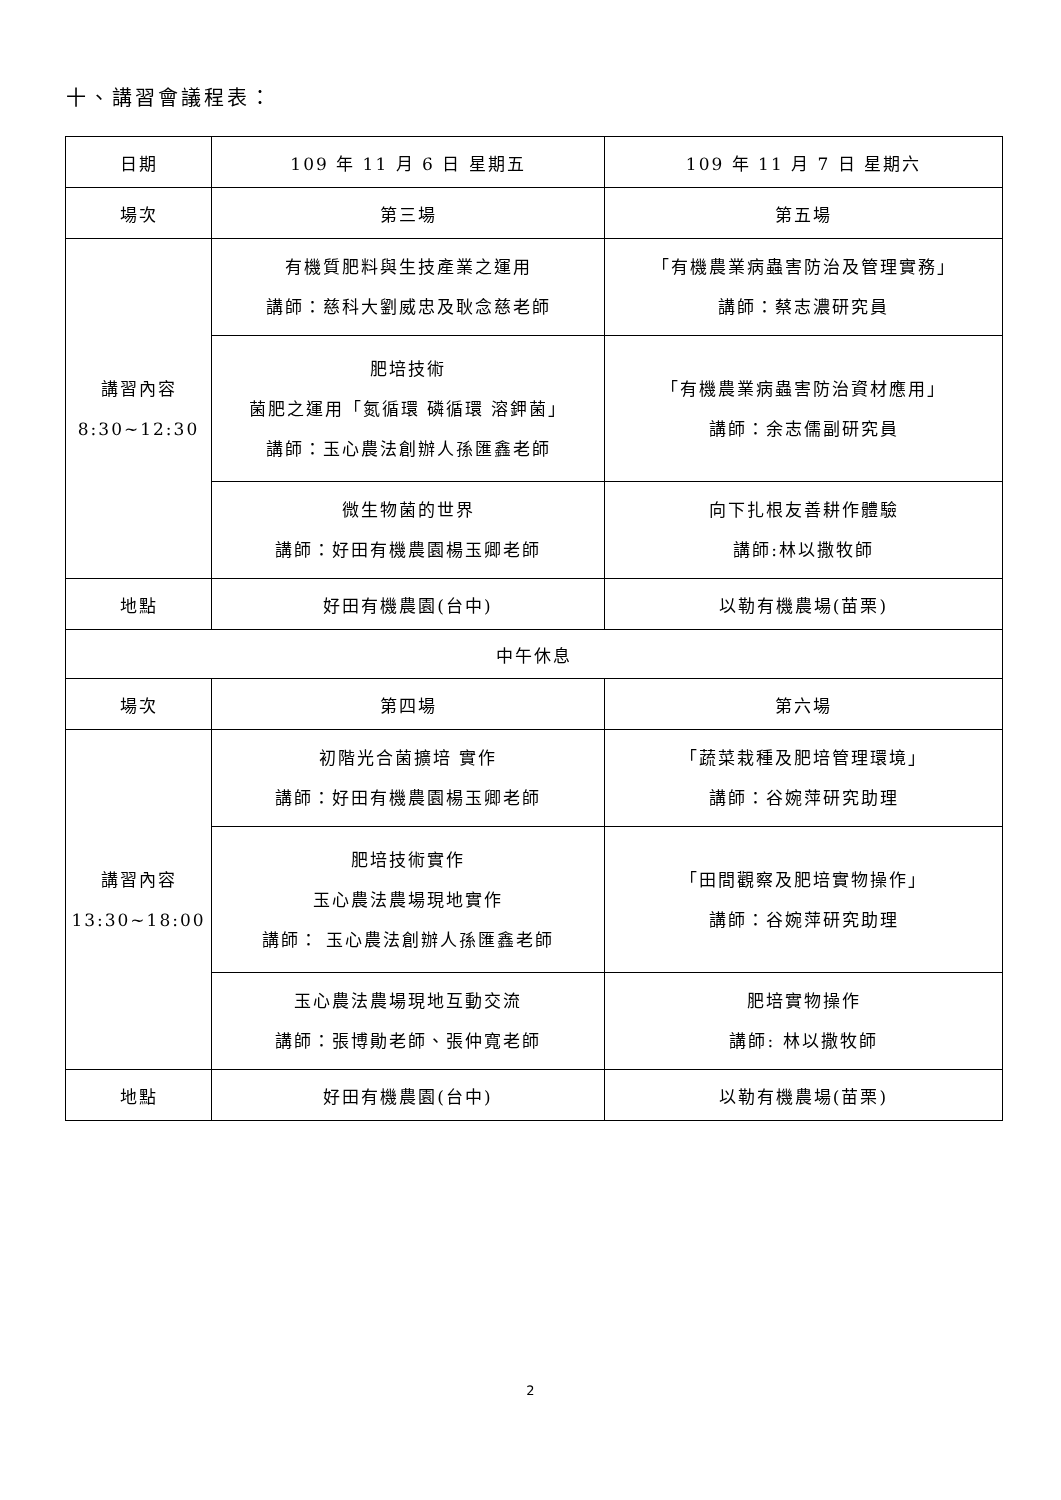十、講習會議程表：
| 日期 | 109 年 11 月 6 日 星期五 | 109 年 11 月 7 日 星期六 |
| 場次 | 第三場 | 第五場 |
| 講習內容 8:30~12:30 | 有機質肥料與生技產業之運用 講師：慈科大劉威忠及耿念慈老師 | 「有機農業病蟲害防治及管理實務」 講師：蔡志濃研究員 |
| | 肥培技術 菌肥之運用「氮循環 磷循環 溶鉀菌」 講師：玉心農法創辦人孫匯鑫老師 | 「有機農業病蟲害防治資材應用」 講師：余志儒副研究員 |
| | 微生物菌的世界 講師：好田有機農園楊玉卿老師 | 向下扎根友善耕作體驗 講師:林以撒牧師 |
| 地點 | 好田有機農園(台中) | 以勒有機農場(苗栗) |
| 中午休息 | | |
| 場次 | 第四場 | 第六場 |
| 講習內容 13:30~18:00 | 初階光合菌擴培 實作 講師：好田有機農園楊玉卿老師 | 「蔬菜栽種及肥培管理環境」 講師：谷婉萍研究助理 |
| | 肥培技術實作 玉心農法農場現地實作 講師： 玉心農法創辦人孫匯鑫老師 | 「田間觀察及肥培實物操作」 講師：谷婉萍研究助理 |
| | 玉心農法農場現地互動交流 講師：張博勛老師、張仲寬老師 | 肥培實物操作 講師: 林以撒牧師 |
| 地點 | 好田有機農園(台中) | 以勒有機農場(苗栗) |
2